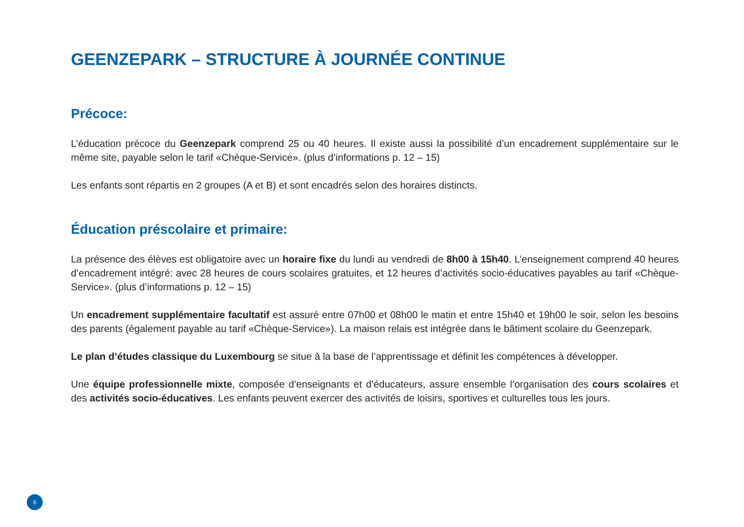GEENZEPARK – STRUCTURE À JOURNÉE CONTINUE
Précoce:
L’éducation précoce du Geenzepark comprend 25 ou 40 heures. Il existe aussi la possibilité d’un encadrement supplémentaire sur le même site, payable selon le tarif «Chèque-Service». (plus d’informations p. 12 – 15)
Les enfants sont répartis en 2 groupes (A et B) et sont encadrés selon des horaires distincts.
Éducation préscolaire et primaire:
La présence des élèves est obligatoire avec un horaire fixe du lundi au vendredi de 8h00 à 15h40. L’enseignement comprend 40 heures d’encadrement intégré: avec 28 heures de cours scolaires gratuites, et 12 heures d’activités socio-éducatives payables au tarif «Chèque-Service». (plus d’informations p. 12 – 15)
Un encadrement supplémentaire facultatif est assuré entre 07h00 et 08h00 le matin et entre 15h40 et 19h00 le soir, selon les besoins des parents (également payable au tarif «Chèque-Service»). La maison relais est intégrée dans le bâtiment scolaire du Geenzepark.
Le plan d’études classique du Luxembourg se situe à la base de l’apprentissage et définit les compétences à développer.
Une équipe professionnelle mixte, composée d’enseignants et d’éducateurs, assure ensemble l’organisation des cours scolaires et des activités socio-éducatives. Les enfants peuvent exercer des activités de loisirs, sportives et culturelles tous les jours.
6